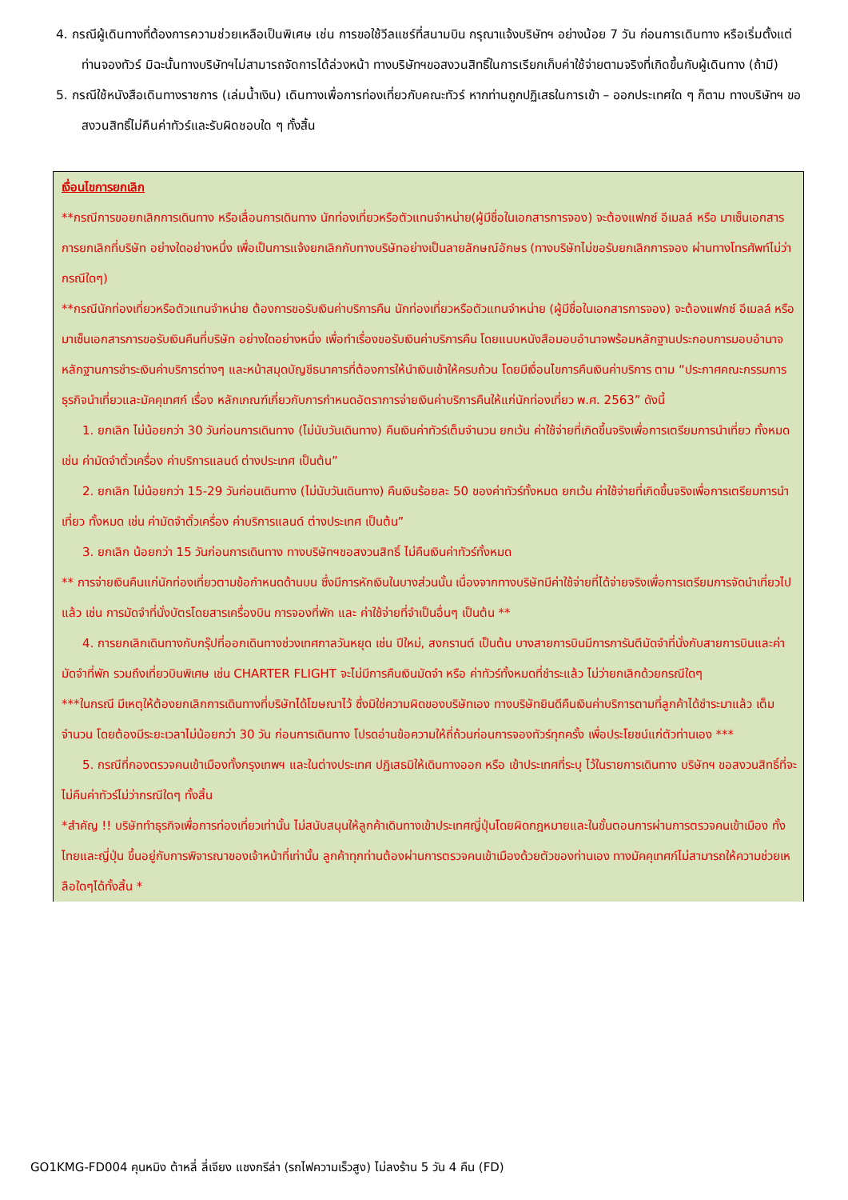4. กรณีผู้เดินทางที่ต้องการความช่วยเหลือเป็นพิเศษ เช่น การขอใช้วีลแชร์ที่สนามบิน กรุณาแจ้งบริษัทฯ อย่างน้อย 7 วัน ก่อนการเดินทาง หรือเริ่มตั้งแต่ท่านจองทัวร์ มิฉะนั้นทางบริษัทฯไม่สามารถจัดการได้ล่วงหน้า ทางบริษัทฯขอสงวนสิทธิ์ในการเรียกเก็บค่าใช้จ่ายตามจริงที่เกิดขึ้นกับผู้เดินทาง (ถ้ามี)
5. กรณีใช้หนังสือเดินทางราชการ (เล่มน้ำเงิน) เดินทางเพื่อการท่องเที่ยวกับคณะทัวร์ หากท่านถูกปฏิเสธในการเข้า – ออกประเทศใด ๆ ก็ตาม ทางบริษัทฯ ขอสงวนสิทธิ์ไม่คืนค่าทัวร์และรับผิดชอบใด ๆ ทั้งสิ้น
เงื่อนไขการยกเลิก
**กรณีการขอยกเลิกการเดินทาง หรือเลื่อนการเดินทาง นักท่องเที่ยวหรือตัวแทนจำหน่าย(ผู้มีชื่อในเอกสารการจอง) จะต้องแฟกซ์ อีเมลล์ หรือ มาเซ็นเอกสารการยกเลิกที่บริษัท อย่างใดอย่างหนึ่ง เพื่อเป็นการแจ้งยกเลิกกับทางบริษัทอย่างเป็นลายลักษณ์อักษร (ทางบริษัทไม่ขอรับยกเลิกการจอง ผ่านทางโทรศัพท์ไม่ว่ากรณีใดๆ)
**กรณีนักท่องเที่ยวหรือตัวแทนจำหน่าย ต้องการขอรับเงินค่าบริการคืน นักท่องเที่ยวหรือตัวแทนจำหน่าย (ผู้มีชื่อในเอกสารการจอง) จะต้องแฟกซ์ อีเมลล์ หรือ มาเซ็นเอกสารการขอรับเงินคืนที่บริษัท อย่างใดอย่างหนึ่ง เพื่อทำเรื่องขอรับเงินค่าบริการคืน โดยแนบหนังสือมอบอำนาจพร้อมหลักฐานประกอบการมอบอำนาจ หลักฐานการชำระเงินค่าบริการต่างๆ และหน้าสมุดบัญชีธนาคารที่ต้องการให้นำเงินเข้าให้ครบถ้วน โดยมีเงื่อนไขการคืนเงินค่าบริการ ตาม “ประกาศคณะกรรมการธุรกิจนำเที่ยวและมัคคุเทศก์ เรื่อง หลักเกณฑ์เกี่ยวกับการกำหนดอัตราการจ่ายเงินค่าบริการคืนให้แก่นักท่องเที่ยว พ.ศ. 2563” ดังนี้
1. ยกเลิก ไม่น้อยกว่า 30 วันก่อนการเดินทาง (ไม่นับวันเดินทาง) คืนเงินค่าทัวร์เต็มจำนวน ยกเว้น ค่าใช้จ่ายที่เกิดขึ้นจริงเพื่อการเตรียมการนำเที่ยว ทั้งหมด เช่น ค่ามัดจำตั๋วเครื่อง ค่าบริการแลนด์ ต่างประเทศ เป็นต้น”
2. ยกเลิก ไม่น้อยกว่า 15-29 วันก่อนเดินทาง (ไม่นับวันเดินทาง) คืนเงินร้อยละ 50 ของค่าทัวร์ทั้งหมด ยกเว้น ค่าใช้จ่ายที่เกิดขึ้นจริงเพื่อการเตรียมการนำเที่ยว ทั้งหมด เช่น ค่ามัดจำตั๋วเครื่อง ค่าบริการแลนด์ ต่างประเทศ เป็นต้น”
3. ยกเลิก น้อยกว่า 15 วันก่อนการเดินทาง ทางบริษัทฯขอสงวนสิทธิ์ ไม่คืนเงินค่าทัวร์ทั้งหมด
** การจ่ายเงินคืนแก่นักท่องเที่ยวตามข้อกำหนดด้านบน ซึ่งมีการหักเงินในบางส่วนนั้น เนื่องจากทางบริษัทมีค่าใช้จ่ายที่ได้จ่ายจริงเพื่อการเตรียมการจัดนำเที่ยวไปแล้ว เช่น การมัดจำที่นั่งบัตรโดยสารเครื่องบิน การจองที่พัก และ ค่าใช้จ่ายที่จำเป็นอื่นๆ เป็นต้น **
4. การยกเลิกเดินทางกับกรุ๊ปที่ออกเดินทางช่วงเทศกาลวันหยุด เช่น ปีใหม่, สงกรานต์ เป็นต้น บางสายการบินมีการการันตีมัดจำที่นั่งกับสายการบินและค่ามัดจำที่พัก รวมถึงเที่ยวบินพิเศษ เช่น CHARTER FLIGHT จะไม่มีการคืนเงินมัดจำ หรือ ค่าทัวร์ทั้งหมดที่ชำระแล้ว ไม่ว่ายกเลิกด้วยกรณีใดๆ
***ในกรณี มีเหตุให้ต้องยกเลิกการเดินทางที่บริษัทได้โฆษณาไว้ ซึ่งมิใช่ความผิดของบริษัทเอง ทางบริษัทยินดีคืนเงินค่าบริการตามที่ลูกค้าได้ชำระมาแล้ว เต็มจำนวน โดยต้องมีระยะเวลาไม่น้อยกว่า 30 วัน ก่อนการเดินทาง โปรดอ่านข้อความให้ถี่ถ้วนก่อนการจองทัวร์ทุกครั้ง เพื่อประโยชน์แก่ตัวท่านเอง ***
5. กรณีที่กองตรวจคนเข้าเมืองทั้งกรุงเทพฯ และในต่างประเทศ ปฏิเสธมิให้เดินทางออก หรือ เข้าประเทศที่ระบุ ไว้ในรายการเดินทาง บริษัทฯ ขอสงวนสิทธิ์ที่จะไม่คืนค่าทัวร์ไม่ว่ากรณีใดๆ ทั้งสิ้น
*สำคัญ !! บริษัททำธุรกิจเพื่อการท่องเที่ยวเท่านั้น ไม่สนับสนุนให้ลูกค้าเดินทางเข้าประเทศญี่ปุ่นโดยผิดกฎหมายและในขั้นตอนการผ่านการตรวจคนเข้าเมือง ทั้งไทยและญี่ปุ่น ขึ้นอยู่กับการพิจารณาของเจ้าหน้าที่เท่านั้น ลูกค้าทุกท่านต้องผ่านการตรวจคนเข้าเมืองด้วยตัวของท่านเอง ทางมัคคุเทศก์ไม่สามารถให้ความช่วยเหลือใดๆได้ทั้งสิ้น *
GO1KMG-FD004 คุนหมิง ต้าหลี่ ลี่เจียง แชงกรีล่า (รถไฟความเร็วสูง) ไม่ลงร้าน 5 วัน 4 คืน (FD)